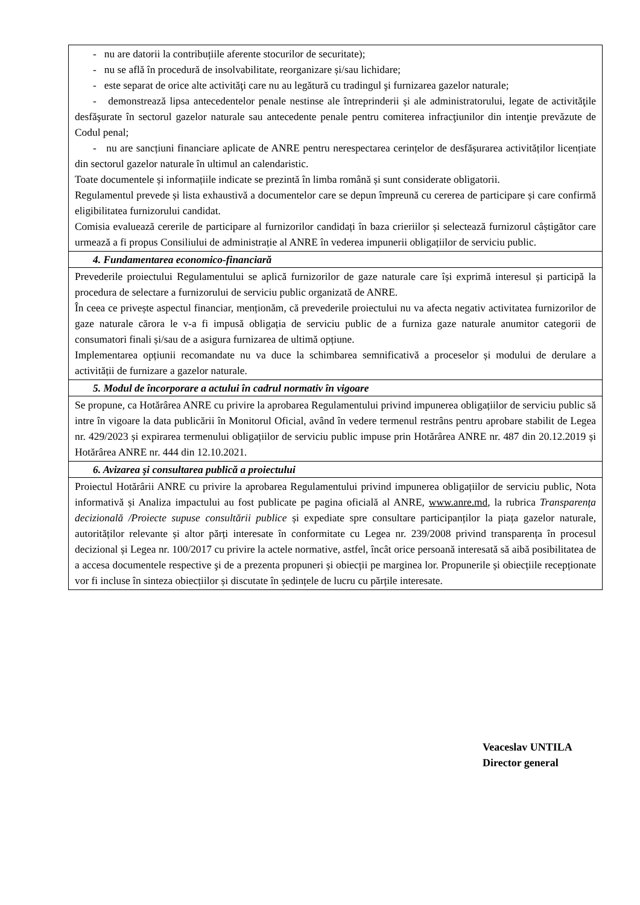| - nu are datorii la contribuțiile aferente stocurilor de securitate); - nu se află în procedură de insolvabilitate, reorganizare și/sau lichidare; - este separat de orice alte activităţi care nu au legătură cu tradingul şi furnizarea gazelor naturale; - demonstrează lipsa antecedentelor penale nestinse ale întreprinderii și ale administratorului, legate de activităţile desfăşurate în sectorul gazelor naturale sau antecedente penale pentru comiterea infracţiunilor din intenţie prevăzute de Codul penal; - nu are sancțiuni financiare aplicate de ANRE pentru nerespectarea cerințelor de desfășurarea activităților licențiate din sectorul gazelor naturale în ultimul an calendaristic. Toate documentele și informațiile indicate se prezintă în limba română și sunt considerate obligatorii. Regulamentul prevede și lista exhaustivă a documentelor care se depun împreună cu cererea de participare și care confirmă eligibilitatea furnizorului candidat. Comisia evaluează cererile de participare al furnizorilor candidați în baza crieriilor și selectează furnizorul câștigător care urmează a fi propus Consiliului de administrație al ANRE în vederea impunerii obligațiilor de serviciu public. |
| 4. Fundamentarea economico-financiară |
| Prevederile proiectului Regulamentului se aplică furnizorilor de gaze naturale care își exprimă interesul și participă la procedura de selectare a furnizorului de serviciu public organizată de ANRE. În ceea ce privește aspectul financiar, menționăm, că prevederile proiectului nu va afecta negativ activitatea furnizorilor de gaze naturale cărora le v-a fi impusă obligația de serviciu public de a furniza gaze naturale anumitor categorii de consumatori finali și/sau de a asigura furnizarea de ultimă opțiune. Implementarea opțiunii recomandate nu va duce la schimbarea semnificativă a proceselor și modului de derulare a activității de furnizare a gazelor naturale. |
| 5. Modul de încorporare a actului în cadrul normativ în vigoare |
| Se propune, ca Hotărârea ANRE cu privire la aprobarea Regulamentului privind impunerea obligațiilor de serviciu public să intre în vigoare la data publicării în Monitorul Oficial, având în vedere termenul restrâns pentru aprobare stabilit de Legea nr. 429/2023 și expirarea termenului obligațiilor de serviciu public impuse prin Hotărârea ANRE nr. 487 din 20.12.2019 și Hotărârea ANRE nr. 444 din 12.10.2021. |
| 6. Avizarea şi consultarea publică a proiectului |
| Proiectul Hotărârii ANRE cu privire la aprobarea Regulamentului privind impunerea obligațiilor de serviciu public, Nota informativă și Analiza impactului au fost publicate pe pagina oficială al ANRE, www.anre.md , la rubrica Transparența decizională /Proiecte supuse consultării publice și expediate spre consultare participanților la piața gazelor naturale, autorităților relevante și altor părți interesate în conformitate cu Legea nr. 239/2008 privind transparența în procesul decizional și Legea nr. 100/2017 cu privire la actele normative, astfel, încât orice persoană interesată să aibă posibilitatea de a accesa documentele respective şi de a prezenta propuneri și obiecții pe marginea lor. Propunerile și obiecțiile recepționate vor fi incluse în sinteza obiecțiilor și discutate în ședințele de lucru cu părțile interesate. |
Veaceslav UNTILA
Director general